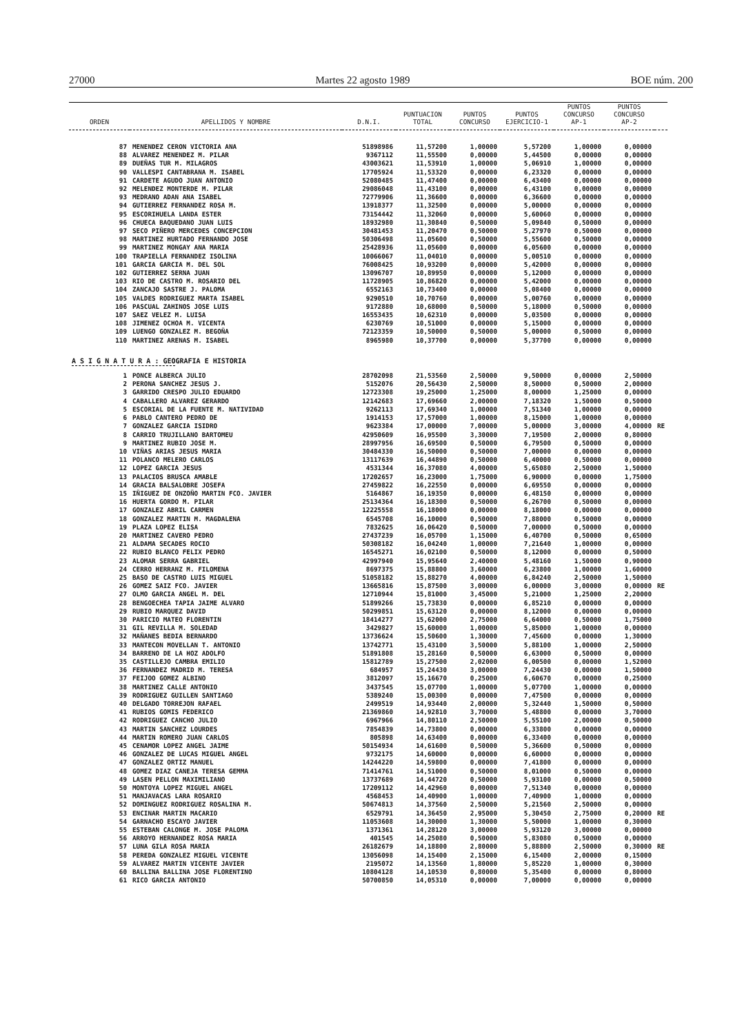27000 Martes 22 agosto 1989 BOE núm. 200
| ORDEN | APELLIDOS Y NOMBRE | D.N.I. | PUNTUACION TOTAL | PUNTOS CONCURSO | PUNTOS EJERCICIO-1 | PUNTOS CONCURSO AP-1 | PUNTOS CONCURSO AP-2 | |
| --- | --- | --- | --- | --- | --- | --- | --- | --- |
| 87 | MENENDEZ CERON VICTORIA ANA | 51898986 | 11,57200 | 1,00000 | 5,57200 | 1,00000 | 0,00000 | |
| 88 | ALVAREZ MENENDEZ M. PILAR | 9367112 | 11,55500 | 0,00000 | 5,44500 | 0,00000 | 0,00000 | |
| 89 | DUEÑAS TUR M. MILAGROS | 43003621 | 11,53910 | 1,00000 | 5,06910 | 1,00000 | 0,00000 | |
| 90 | VALLESPI CANTABRANA M. ISABEL | 17705924 | 11,53320 | 0,00000 | 6,23320 | 0,00000 | 0,00000 | |
| 91 | CARDETE AGUDO JUAN ANTONIO | 52080485 | 11,47400 | 0,00000 | 6,43400 | 0,00000 | 0,00000 | |
| 92 | MELENDEZ MONTERDE M. PILAR | 29086048 | 11,43100 | 0,00000 | 6,43100 | 0,00000 | 0,00000 | |
| 93 | MEDRANO ADAN ANA ISABEL | 72779906 | 11,36600 | 0,00000 | 6,36600 | 0,00000 | 0,00000 | |
| 94 | GUTIERREZ FERNANDEZ ROSA M. | 13918377 | 11,32500 | 0,00000 | 5,00000 | 0,00000 | 0,00000 | |
| 95 | ESCORIHUELA LANDA ESTER | 73154442 | 11,32060 | 0,00000 | 5,60060 | 0,00000 | 0,00000 | |
| 96 | CHUECA BAQUEDANO JUAN LUIS | 18932980 | 11,30840 | 0,50000 | 5,09840 | 0,50000 | 0,00000 | |
| 97 | SECO PIÑERO MERCEDES CONCEPCION | 30481453 | 11,20470 | 0,50000 | 5,27970 | 0,50000 | 0,00000 | |
| 98 | MARTINEZ HURTADO FERNANDO JOSE | 50306498 | 11,05600 | 0,50000 | 5,55600 | 0,50000 | 0,00000 | |
| 99 | MARTINEZ MONGAY ANA MARIA | 25428936 | 11,05600 | 0,00000 | 6,05600 | 0,00000 | 0,00000 | |
| 100 | TRAPIELLA FERNANDEZ ISOLINA | 10066067 | 11,04010 | 0,00000 | 5,00510 | 0,00000 | 0,00000 | |
| 101 | GARCIA GARCIA M. DEL SOL | 76008425 | 10,93200 | 0,00000 | 5,42000 | 0,00000 | 0,00000 | |
| 102 | GUTIERREZ SERNA JUAN | 13096707 | 10,89950 | 0,00000 | 5,12000 | 0,00000 | 0,00000 | |
| 103 | RIO DE CASTRO M. ROSARIO DEL | 11728905 | 10,86820 | 0,00000 | 5,42000 | 0,00000 | 0,00000 | |
| 104 | ZANCAJO SASTRE J. PALOMA | 6552163 | 10,73400 | 0,00000 | 5,08400 | 0,00000 | 0,00000 | |
| 105 | VALDES RODRIGUEZ MARTA ISABEL | 9290510 | 10,70760 | 0,00000 | 5,00760 | 0,00000 | 0,00000 | |
| 106 | PASCUAL ZAHINOS JOSE LUIS | 9172880 | 10,68000 | 0,50000 | 5,18000 | 0,50000 | 0,00000 | |
| 107 | SAEZ VELEZ M. LUISA | 16553435 | 10,62310 | 0,00000 | 5,03500 | 0,00000 | 0,00000 | |
| 108 | JIMENEZ OCHOA M. VICENTA | 6230769 | 10,51000 | 0,00000 | 5,15000 | 0,00000 | 0,00000 | |
| 109 | LUENGO GONZALEZ M. BEGOÑA | 72123359 | 10,50000 | 0,50000 | 5,00000 | 0,50000 | 0,00000 | |
| 110 | MARTINEZ ARENAS M. ISABEL | 8965980 | 10,37700 | 0,00000 | 5,37700 | 0,00000 | 0,00000 | |
| A S I G N A T U R A : GEOGRAFIA E HISTORIA | | | | | | | | |
| 1 | PONCE ALBERCA JULIO | 28702098 | 21,53560 | 2,50000 | 9,50000 | 0,00000 | 2,50000 | |
| 2 | PERONA SANCHEZ JESUS J. | 5152076 | 20,56430 | 2,50000 | 8,50000 | 0,50000 | 2,00000 | |
| 3 | GARRIDO CRESPO JULIO EDUARDO | 12723308 | 19,25000 | 1,25000 | 8,00000 | 1,25000 | 0,00000 | |
| 4 | CABALLERO ALVAREZ GERARDO | 12142683 | 17,69660 | 2,00000 | 7,18320 | 1,50000 | 0,50000 | |
| 5 | ESCORIAL DE LA FUENTE M. NATIVIDAD | 9262113 | 17,69340 | 1,00000 | 7,51340 | 1,00000 | 0,00000 | |
| 6 | PABLO CANTERO PEDRO DE | 1914153 | 17,57000 | 1,00000 | 8,15000 | 1,00000 | 0,00000 | |
| 7 | GONZALEZ GARCIA ISIDRO | 9623384 | 17,00000 | 7,00000 | 5,00000 | 3,00000 | 4,00000 | RE |
| 8 | CARRIO TRUJILLANO BARTOMEU | 42950609 | 16,95500 | 3,30000 | 7,19500 | 2,00000 | 0,80000 | |
| 9 | MARTINEZ RUBIO JOSE M. | 28997956 | 16,69500 | 0,50000 | 6,79500 | 0,50000 | 0,00000 | |
| 10 | VIÑAS ARIAS JESUS MARIA | 30484330 | 16,50000 | 0,50000 | 7,00000 | 0,00000 | 0,00000 | |
| 11 | POLANCO MELERO CARLOS | 13117639 | 16,44890 | 0,50000 | 6,40000 | 0,50000 | 0,00000 | |
| 12 | LOPEZ GARCIA JESUS | 4531344 | 16,37080 | 4,00000 | 5,65080 | 2,50000 | 1,50000 | |
| 13 | PALACIOS BRUSCA AMABLE | 17202657 | 16,23000 | 1,75000 | 6,90000 | 0,00000 | 1,75000 | |
| 14 | GRACIA BALSALOBRE JOSEFA | 27459822 | 16,22550 | 0,00000 | 6,69550 | 0,00000 | 0,00000 | |
| 15 | IÑIGUEZ DE ONZOÑO MARTIN FCO. JAVIER | 5164867 | 16,19350 | 0,00000 | 6,48150 | 0,00000 | 0,00000 | |
| 16 | HUERTA GORDO M. PILAR | 25134364 | 16,18300 | 0,50000 | 6,26700 | 0,50000 | 0,00000 | |
| 17 | GONZALEZ ABRIL CARMEN | 12225558 | 16,18000 | 0,00000 | 8,18000 | 0,00000 | 0,00000 | |
| 18 | GONZALEZ MARTIN M. MAGDALENA | 6545708 | 16,10000 | 0,50000 | 7,88000 | 0,50000 | 0,00000 | |
| 19 | PLAZA LOPEZ ELISA | 7832625 | 16,06420 | 0,50000 | 7,00000 | 0,50000 | 0,00000 | |
| 20 | MARTINEZ CAVERO PEDRO | 27437239 | 16,05700 | 1,15000 | 6,40700 | 0,50000 | 0,65000 | |
| 21 | ALDAMA SECADES ROCIO | 50308182 | 16,04240 | 1,00000 | 7,21640 | 1,00000 | 0,00000 | |
| 22 | RUBIO BLANCO FELIX PEDRO | 16545271 | 16,02100 | 0,50000 | 8,12000 | 0,00000 | 0,50000 | |
| 23 | ALOMAR SERRA GABRIEL | 42997940 | 15,95640 | 2,40000 | 5,48160 | 1,50000 | 0,90000 | |
| 24 | CERRO HERRANZ M. FILOMENA | 8697375 | 15,88800 | 3,60000 | 6,23800 | 1,00000 | 1,60000 | |
| 25 | BASO DE CASTRO LUIS MIGUEL | 51058182 | 15,88270 | 4,00000 | 6,84240 | 2,50000 | 1,50000 | |
| 26 | GOMEZ SAIZ FCO. JAVIER | 13665816 | 15,87500 | 3,00000 | 6,00000 | 3,00000 | 0,00000 | RE |
| 27 | OLMO GARCIA ANGEL M. DEL | 12710944 | 15,81000 | 3,45000 | 5,21000 | 1,25000 | 2,20000 | |
| 28 | BENGOECHEA TAPIA JAIME ALVARO | 51899266 | 15,73830 | 0,00000 | 6,85210 | 0,00000 | 0,00000 | |
| 29 | RUBIO MARQUEZ DAVID | 50299851 | 15,63120 | 0,00000 | 8,12000 | 0,00000 | 0,00000 | |
| 30 | PARICIO MATEO FLORENTIN | 18414277 | 15,62000 | 2,75000 | 6,64000 | 0,50000 | 1,75000 | |
| 31 | GIL REVILLA M. SOLEDAD | 3429827 | 15,60000 | 1,00000 | 5,85000 | 1,00000 | 0,00000 | |
| 32 | MAÑANES BEDIA BERNARDO | 13736624 | 15,50600 | 1,30000 | 7,45600 | 0,00000 | 1,30000 | |
| 33 | MANTECON MOVELLAN T. ANTONIO | 13742771 | 15,43100 | 3,50000 | 5,88100 | 1,00000 | 2,50000 | |
| 34 | BARRENO DE LA HOZ ADOLFO | 51891808 | 15,28160 | 0,50000 | 6,63000 | 0,50000 | 0,00000 | |
| 35 | CASTILLEJO CAMBRA EMILIO | 15812789 | 15,27500 | 2,02000 | 6,00500 | 0,00000 | 1,52000 | |
| 36 | FERNANDEZ MADRID M. TERESA | 684957 | 15,24430 | 3,00000 | 7,24430 | 0,00000 | 1,50000 | |
| 37 | FEIJOO GOMEZ ALBINO | 3812097 | 15,16670 | 0,25000 | 6,60670 | 0,00000 | 0,25000 | |
| 38 | MARTINEZ CALLE ANTONIO | 3437545 | 15,07700 | 1,00000 | 5,07700 | 1,00000 | 0,00000 | |
| 39 | RODRIGUEZ GUILLEN SANTIAGO | 5389240 | 15,00300 | 0,00000 | 7,47500 | 0,00000 | 0,00000 | |
| 40 | DELGADO TORREJON RAFAEL | 2499519 | 14,93440 | 2,00000 | 5,32440 | 1,50000 | 0,50000 | |
| 41 | RUBIOS GOMIS FEDERICO | 21369860 | 14,92810 | 3,70000 | 5,48800 | 0,00000 | 3,70000 | |
| 42 | RODRIGUEZ CANCHO JULIO | 6967966 | 14,80110 | 2,50000 | 5,55100 | 2,00000 | 0,50000 | |
| 43 | MARTIN SANCHEZ LOURDES | 7854839 | 14,73800 | 0,00000 | 6,33800 | 0,00000 | 0,00000 | |
| 44 | MARTIN ROMERO JUAN CARLOS | 805898 | 14,63400 | 0,00000 | 6,33400 | 0,00000 | 0,00000 | |
| 45 | CENAMOR LOPEZ ANGEL JAIME | 50154934 | 14,61600 | 0,50000 | 5,36600 | 0,50000 | 0,00000 | |
| 46 | GONZALEZ DE LUCAS MIGUEL ANGEL | 9732175 | 14,60000 | 0,00000 | 6,60000 | 0,00000 | 0,00000 | |
| 47 | GONZALEZ ORTIZ MANUEL | 14244220 | 14,59800 | 0,00000 | 7,41800 | 0,00000 | 0,00000 | |
| 48 | GOMEZ DIAZ CANEJA TERESA GEMMA | 71414761 | 14,51000 | 0,50000 | 8,01000 | 0,50000 | 0,00000 | |
| 49 | LASEN PELLON MAXIMILIANO | 13737689 | 14,44720 | 0,50000 | 5,93100 | 0,00000 | 0,50000 | |
| 50 | MONTOYA LOPEZ MIGUEL ANGEL | 17209112 | 14,42960 | 0,00000 | 7,51340 | 0,00000 | 0,00000 | |
| 51 | MANJAVACAS LARA ROSARIO | 4568453 | 14,40900 | 1,00000 | 7,40900 | 1,00000 | 0,00000 | |
| 52 | DOMINGUEZ RODRIGUEZ ROSALINA M. | 50674813 | 14,37560 | 2,50000 | 5,21560 | 2,50000 | 0,00000 | |
| 53 | ENCINAR MARTIN MACARIO | 6529791 | 14,36450 | 2,95000 | 5,30450 | 2,75000 | 0,20000 | RE |
| 54 | GARNACHO ESCAYO JAVIER | 11053608 | 14,30000 | 1,30000 | 5,50000 | 1,00000 | 0,30000 | |
| 55 | ESTEBAN CALONGE M. JOSE PALOMA | 1371361 | 14,28120 | 3,00000 | 5,93120 | 3,00000 | 0,00000 | |
| 56 | ARROYO HERNANDEZ ROSA MARIA | 401545 | 14,25080 | 0,50000 | 5,83080 | 0,50000 | 0,00000 | |
| 57 | LUNA GILA ROSA MARIA | 26182679 | 14,18800 | 2,80000 | 5,88800 | 2,50000 | 0,30000 | RE |
| 58 | PEREDA GONZALEZ MIGUEL VICENTE | 13056098 | 14,15400 | 2,15000 | 6,15400 | 2,00000 | 0,15000 | |
| 59 | ALVAREZ MARTIN VICENTE JAVIER | 2195072 | 14,13560 | 1,80000 | 5,85220 | 1,00000 | 0,30000 | |
| 60 | BALLINA BALLINA JOSE FLORENTINO | 10804128 | 14,10530 | 0,80000 | 5,35400 | 0,00000 | 0,80000 | |
| 61 | RICO GARCIA ANTONIO | 50700850 | 14,05310 | 0,00000 | 7,00000 | 0,00000 | 0,00000 | |